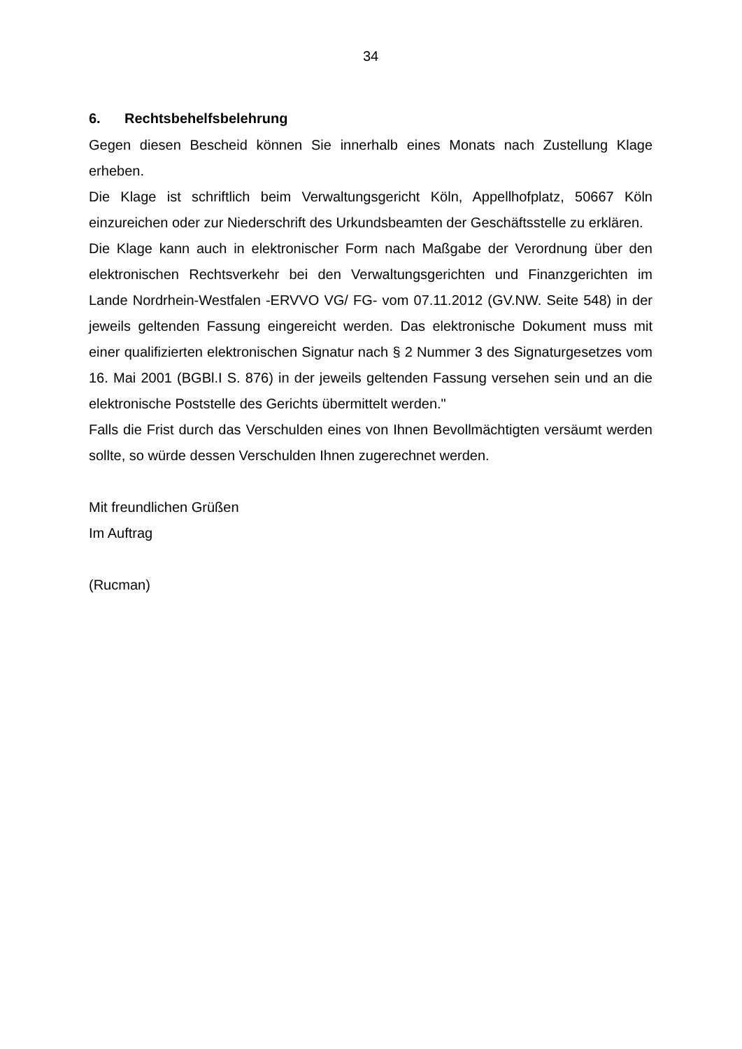34
6. Rechtsbehelfsbelehrung
Gegen diesen Bescheid können Sie innerhalb eines Monats nach Zustellung Klage erheben.
Die Klage ist schriftlich beim Verwaltungsgericht Köln, Appellhofplatz, 50667 Köln einzureichen oder zur Niederschrift des Urkundsbeamten der Geschäftsstelle zu erklären.
Die Klage kann auch in elektronischer Form nach Maßgabe der Verordnung über den elektronischen Rechtsverkehr bei den Verwaltungsgerichten und Finanzgerichten im Lande Nordrhein-Westfalen -ERVVO VG/ FG- vom 07.11.2012 (GV.NW. Seite 548) in der jeweils geltenden Fassung eingereicht werden. Das elektronische Dokument muss mit einer qualifizierten elektronischen Signatur nach § 2 Nummer 3 des Signaturgesetzes vom 16. Mai 2001 (BGBl.I S. 876) in der jeweils geltenden Fassung versehen sein und an die elektronische Poststelle des Gerichts übermittelt werden."
Falls die Frist durch das Verschulden eines von Ihnen Bevollmächtigten versäumt werden sollte, so würde dessen Verschulden Ihnen zugerechnet werden.
Mit freundlichen Grüßen
Im Auftrag
(Rucman)